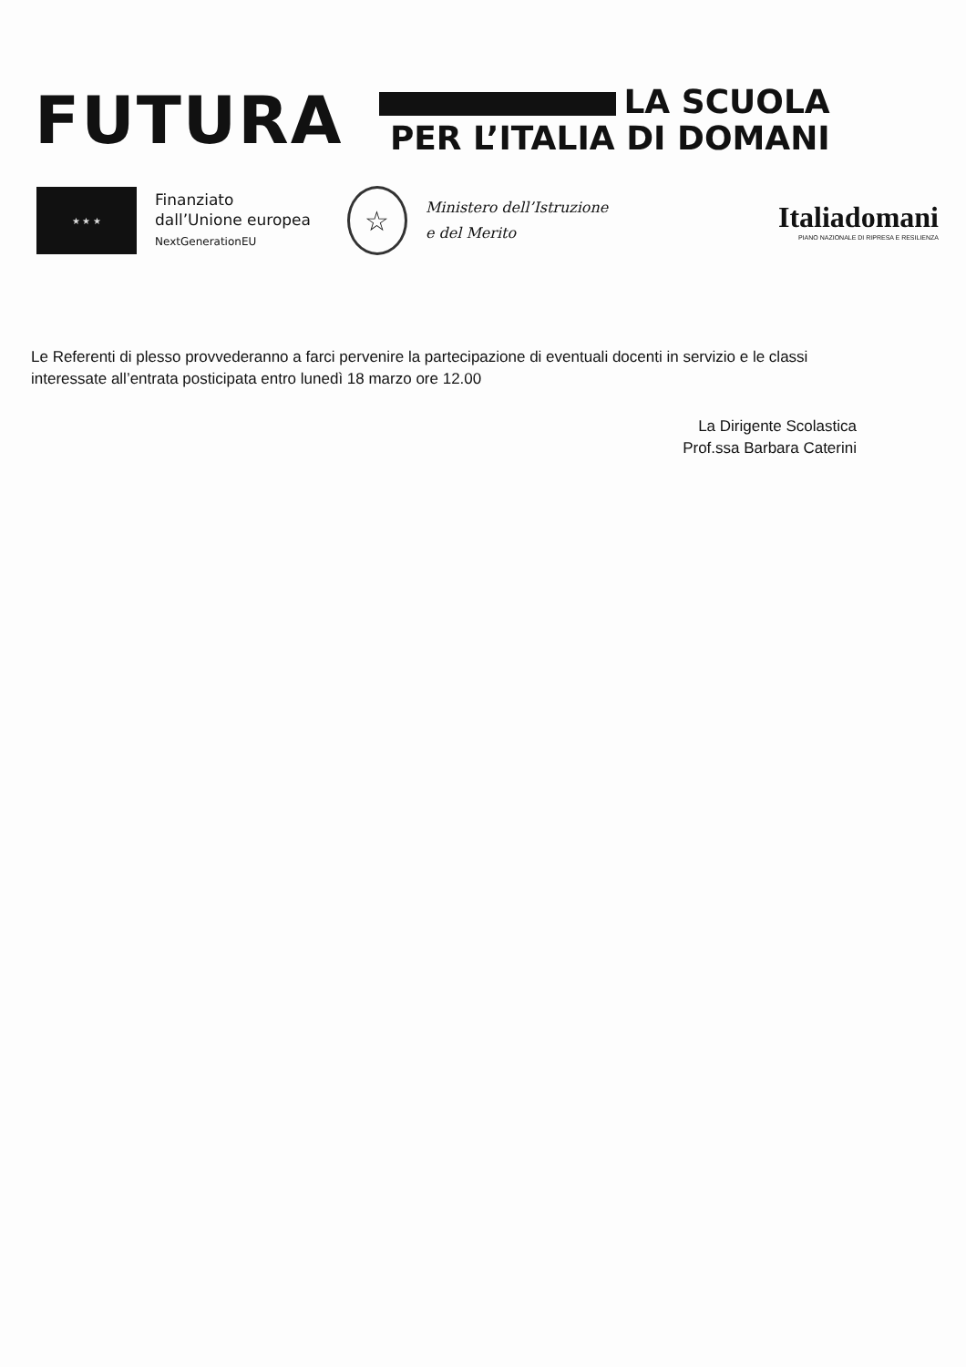FUTURA
LA SCUOLA
PER L’ITALIA DI DOMANI
★ ★ ★
Finanziato
dall’Unione europea
NextGenerationEU
☆
Ministero dell’Istruzione
e del Merito
Italiadomani
PIANO NAZIONALE DI RIPRESA E RESILIENZA
Le Referenti di plesso provvederanno a farci pervenire la partecipazione di eventuali docenti in servizio e le classi interessate all’entrata posticipata entro lunedì 18 marzo ore 12.00
La Dirigente Scolastica
Prof.ssa Barbara Caterini